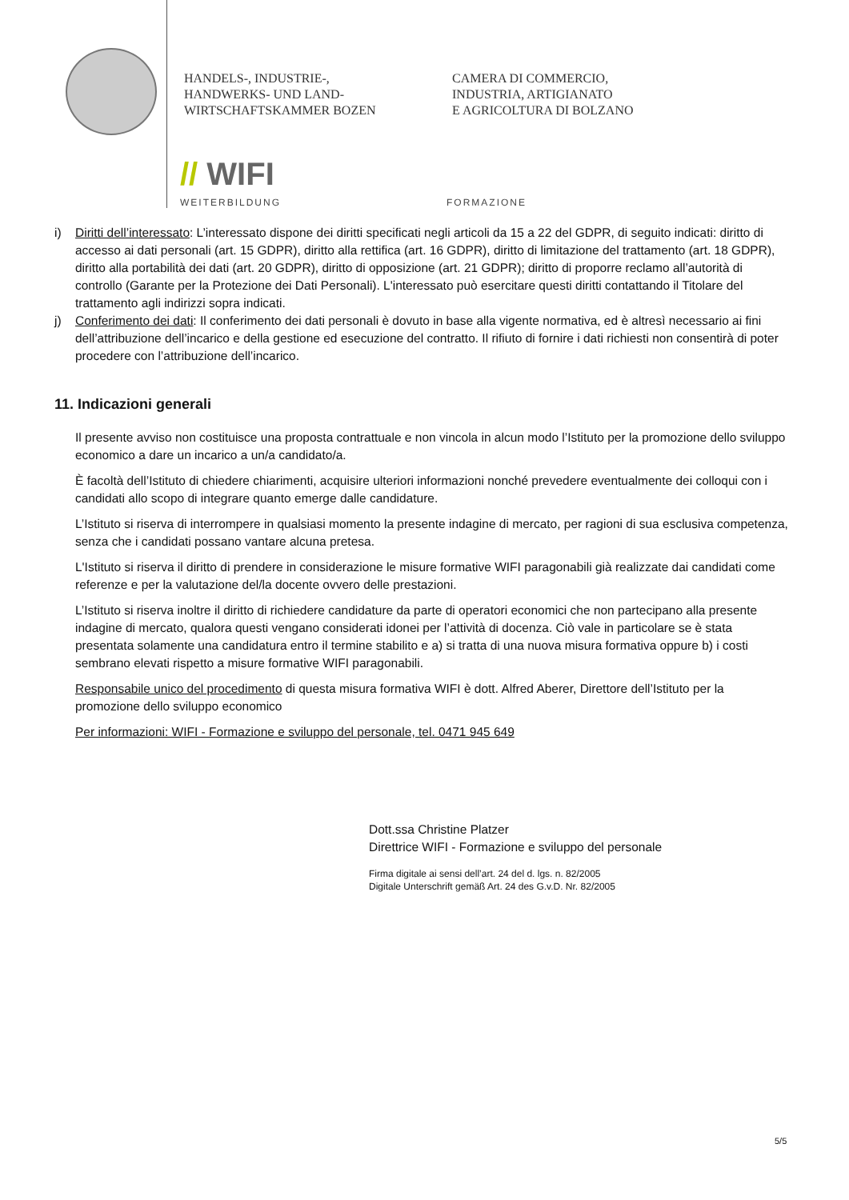HANDELS-, INDUSTRIE-,
HANDWERKS- UND LAND-
WIRTSCHAFTSKAMMER BOZEN
CAMERA DI COMMERCIO,
INDUSTRIA, ARTIGIANATO
E AGRICOLTURA DI BOLZANO
// WIFI
WEITERBILDUNG FORMAZIONE
i) Diritti dell’interessato: L’interessato dispone dei diritti specificati negli articoli da 15 a 22 del GDPR, di seguito indicati: diritto di accesso ai dati personali (art. 15 GDPR), diritto alla rettifica (art. 16 GDPR), diritto di limitazione del trattamento (art. 18 GDPR), diritto alla portabilità dei dati (art. 20 GDPR), diritto di opposizione (art. 21 GDPR); diritto di proporre reclamo all’autorità di controllo (Garante per la Protezione dei Dati Personali). L'interessato può esercitare questi diritti contattando il Titolare del trattamento agli indirizzi sopra indicati.
j) Conferimento dei dati: Il conferimento dei dati personali è dovuto in base alla vigente normativa, ed è altresì necessario ai fini dell’attribuzione dell’incarico e della gestione ed esecuzione del contratto. Il rifiuto di fornire i dati richiesti non consentirà di poter procedere con l’attribuzione dell’incarico.
11. Indicazioni generali
Il presente avviso non costituisce una proposta contrattuale e non vincola in alcun modo l’Istituto per la promozione dello sviluppo economico a dare un incarico a un/a candidato/a.
È facoltà dell’Istituto di chiedere chiarimenti, acquisire ulteriori informazioni nonché prevedere eventualmente dei colloqui con i candidati allo scopo di integrare quanto emerge dalle candidature.
L’Istituto si riserva di interrompere in qualsiasi momento la presente indagine di mercato, per ragioni di sua esclusiva competenza, senza che i candidati possano vantare alcuna pretesa.
L'Istituto si riserva il diritto di prendere in considerazione le misure formative WIFI paragonabili già realizzate dai candidati come referenze e per la valutazione del/la docente ovvero delle prestazioni.
L’Istituto si riserva inoltre il diritto di richiedere candidature da parte di operatori economici che non partecipano alla presente indagine di mercato, qualora questi vengano considerati idonei per l’attività di docenza. Ciò vale in particolare se è stata presentata solamente una candidatura entro il termine stabilito e a) si tratta di una nuova misura formativa oppure b) i costi sembrano elevati rispetto a misure formative WIFI paragonabili.
Responsabile unico del procedimento di questa misura formativa WIFI è dott. Alfred Aberer, Direttore dell’Istituto per la promozione dello sviluppo economico
Per informazioni: WIFI - Formazione e sviluppo del personale, tel. 0471 945 649
Dott.ssa Christine Platzer
Direttrice WIFI - Formazione e sviluppo del personale
Firma digitale ai sensi dell’art. 24 del d. lgs. n. 82/2005
Digitale Unterschrift gemäß Art. 24 des G.v.D. Nr. 82/2005
5/5